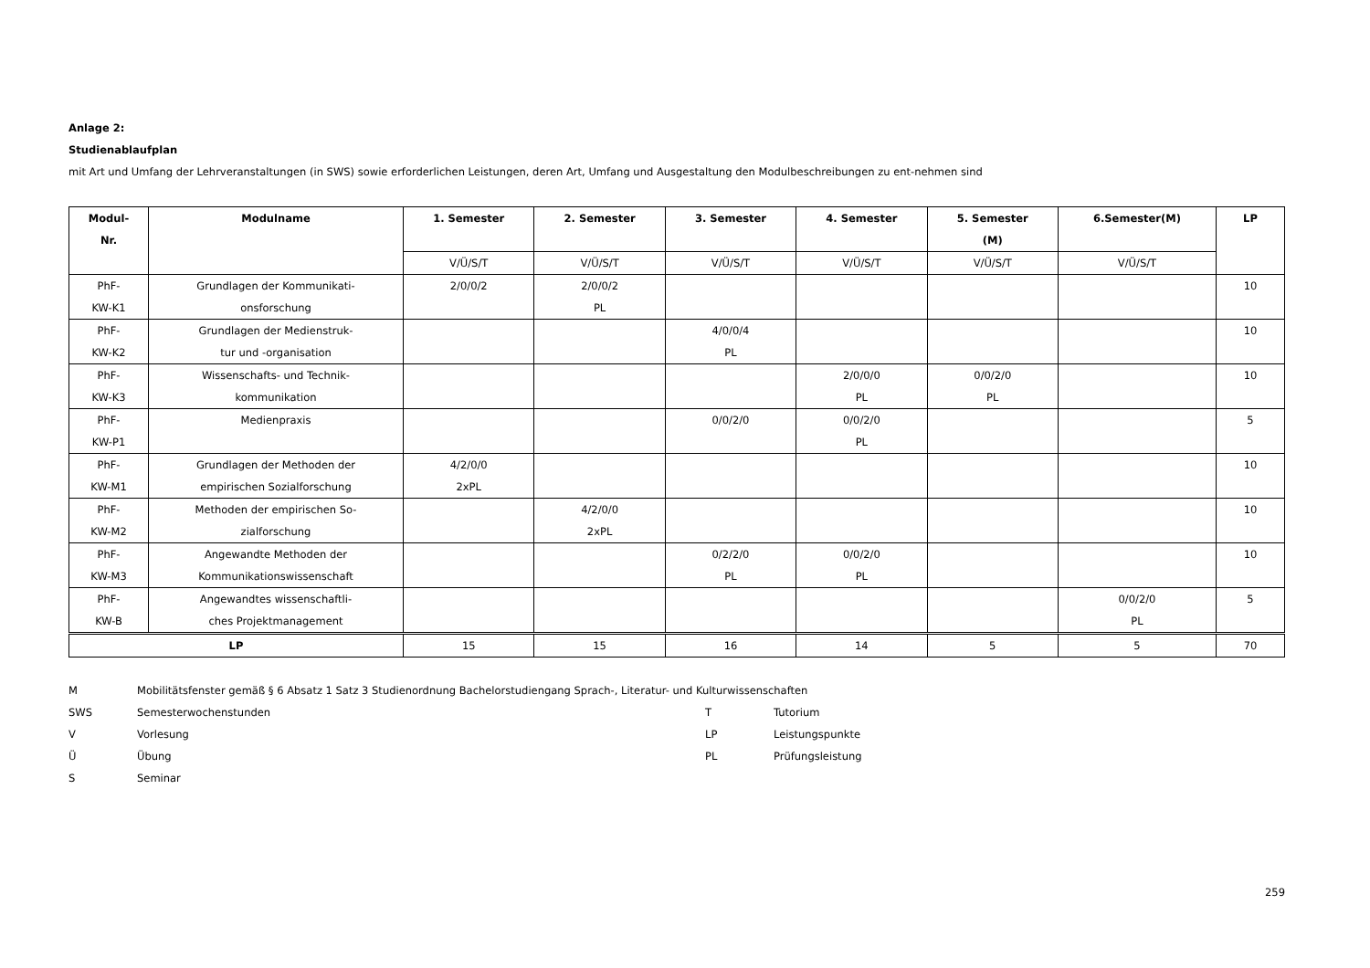Anlage 2:
Studienablaufplan
mit Art und Umfang der Lehrveranstaltungen (in SWS) sowie erforderlichen Leistungen, deren Art, Umfang und Ausgestaltung den Modulbeschreibungen zu ent-nehmen sind
| Modul- Nr. | Modulname | 1. Semester | 2. Semester | 3. Semester | 4. Semester | 5. Semester (M) | 6.Semester(M) | LP |
| --- | --- | --- | --- | --- | --- | --- | --- | --- |
| | | V/Ü/S/T | V/Ü/S/T | V/Ü/S/T | V/Ü/S/T | V/Ü/S/T | V/Ü/S/T | |
| PhF- KW-K1 | Grundlagen der Kommunikati- onsforschung | 2/0/0/2 | 2/0/0/2 PL | | | | | 10 |
| PhF- KW-K2 | Grundlagen der Medienstruk- tur und -organisation | | | 4/0/0/4 PL | | | | 10 |
| PhF- KW-K3 | Wissenschafts- und Technik- kommunikation | | | | 2/0/0/0 PL | 0/0/2/0 PL | | 10 |
| PhF- KW-P1 | Medienpraxis | | | 0/0/2/0 | 0/0/2/0 PL | | | 5 |
| PhF- KW-M1 | Grundlagen der Methoden der empirischen Sozialforschung | 4/2/0/0 2xPL | | | | | | 10 |
| PhF- KW-M2 | Methoden der empirischen So- zialforschung | | 4/2/0/0 2xPL | | | | | 10 |
| PhF- KW-M3 | Angewandte Methoden der Kommunikationswissenschaft | | | 0/2/2/0 PL | 0/0/2/0 PL | | | 10 |
| PhF- KW-B | Angewandtes wissenschaftli- ches Projektmanagement | | | | | | 0/0/2/0 PL | 5 |
| LP | | 15 | 15 | 16 | 14 | 5 | 5 | 70 |
M
Mobilitätsfenster gemäß § 6 Absatz 1 Satz 3 Studienordnung Bachelorstudiengang Sprach-, Literatur- und Kulturwissenschaften
SWS
Semesterwochenstunden
T
Tutorium
V
Vorlesung
LP
Leistungspunkte
Ü
Übung
PL
Prüfungsleistung
S
Seminar
259